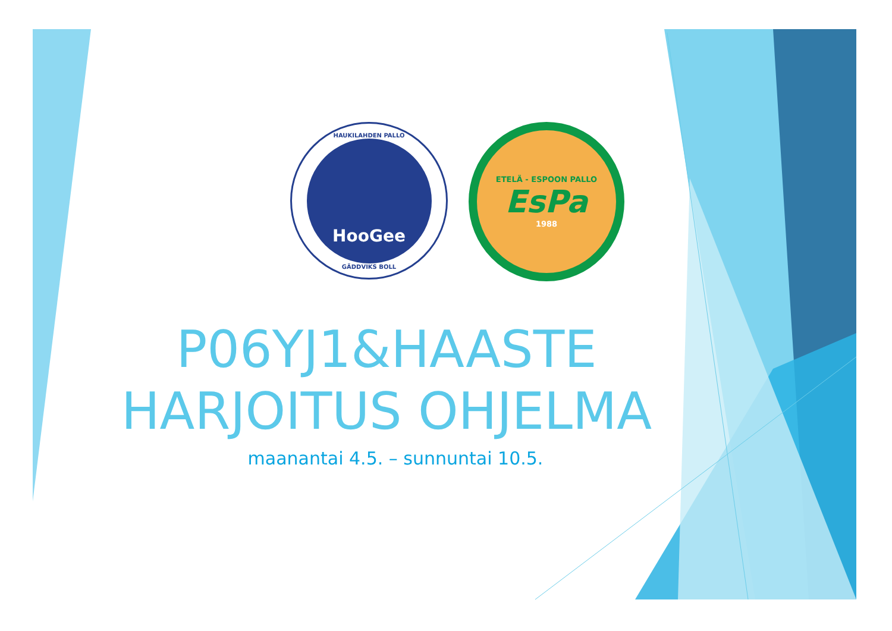HAUKILAHDEN PALLO
HooGee
GÄDDVIKS BOLL
ETELÄ - ESPOON PALLO
EsPa
1988
P06YJ1&HAASTE
HARJOITUS OHJELMA
maanantai 4.5. – sunnuntai 10.5.